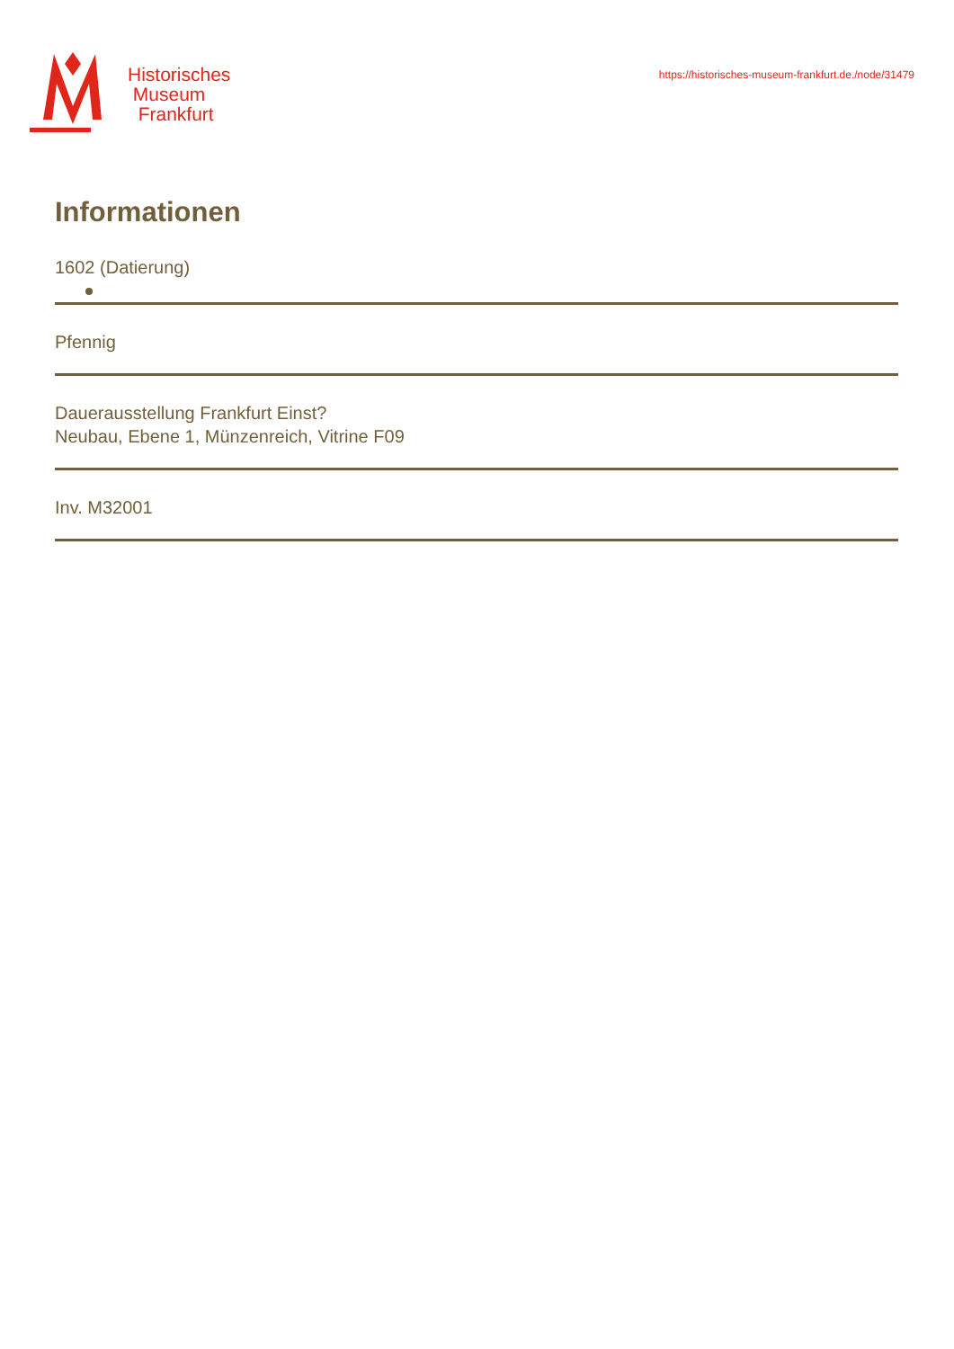Historisches
Museum
Frankfurt
https://historisches-museum-frankfurt.de./node/31479
Informationen
1602 (Datierung)
Pfennig
Dauerausstellung Frankfurt Einst?
Neubau, Ebene 1, Münzenreich, Vitrine F09
Inv. M32001